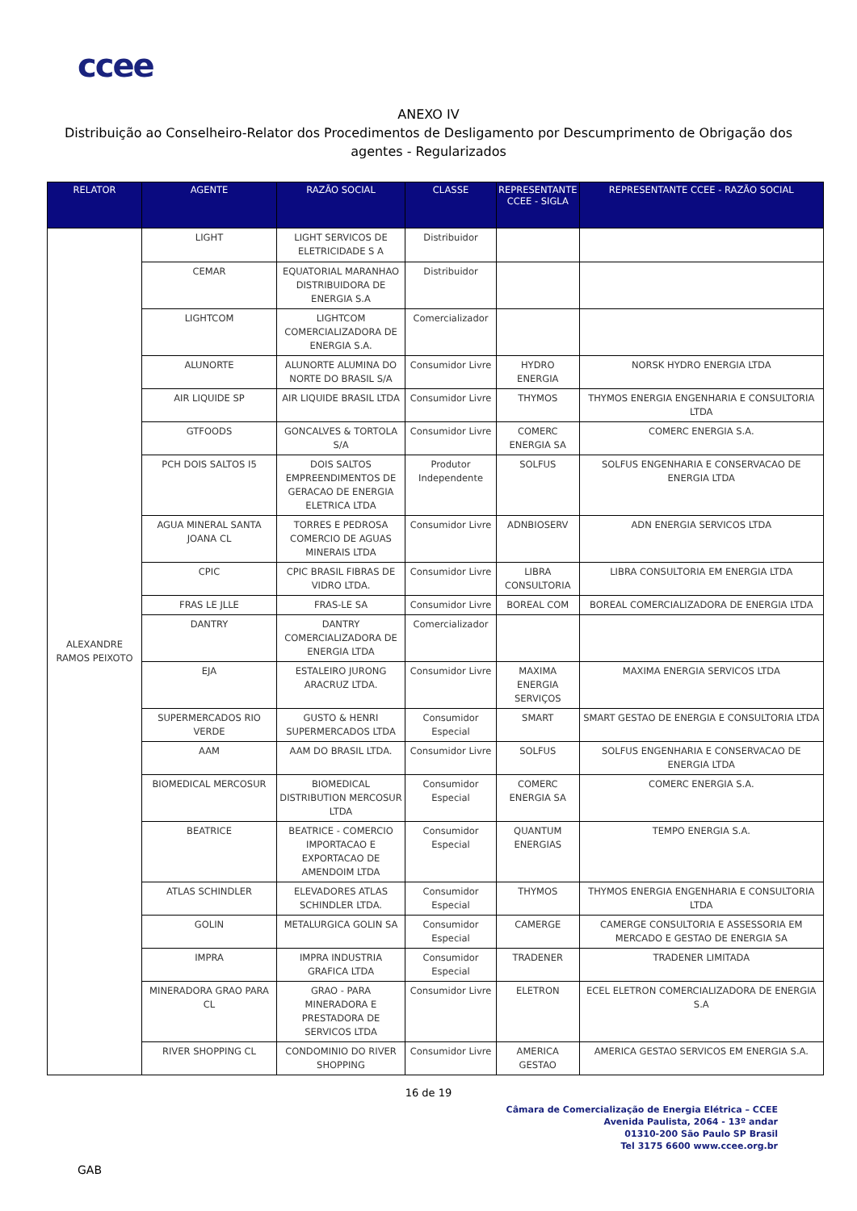ccee
ANEXO IV
Distribuição ao Conselheiro-Relator dos Procedimentos de Desligamento por Descumprimento de Obrigação dos agentes - Regularizados
| RELATOR | AGENTE | RAZÃO SOCIAL | CLASSE | REPRESENTANTE CCEE - SIGLA | REPRESENTANTE CCEE - RAZÃO SOCIAL |
| --- | --- | --- | --- | --- | --- |
| ALEXANDRE RAMOS PEIXOTO | LIGHT | LIGHT SERVICOS DE ELETRICIDADE S A | Distribuidor | | |
| | CEMAR | EQUATORIAL MARANHAO DISTRIBUIDORA DE ENERGIA S.A | Distribuidor | | |
| | LIGHTCOM | LIGHTCOM COMERCIALIZADORA DE ENERGIA S.A. | Comercializador | | |
| | ALUNORTE | ALUNORTE ALUMINA DO NORTE DO BRASIL S/A | Consumidor Livre | HYDRO ENERGIA | NORSK HYDRO ENERGIA LTDA |
| | AIR LIQUIDE SP | AIR LIQUIDE BRASIL LTDA | Consumidor Livre | THYMOS | THYMOS ENERGIA ENGENHARIA E CONSULTORIA LTDA |
| | GTFOODS | GONCALVES & TORTOLA S/A | Consumidor Livre | COMERC ENERGIA SA | COMERC ENERGIA S.A. |
| | PCH DOIS SALTOS I5 | DOIS SALTOS EMPREENDIMENTOS DE GERACAO DE ENERGIA ELETRICA LTDA | Produtor Independente | SOLFUS | SOLFUS ENGENHARIA E CONSERVACAO DE ENERGIA LTDA |
| | AGUA MINERAL SANTA JOANA CL | TORRES E PEDROSA COMERCIO DE AGUAS MINERAIS LTDA | Consumidor Livre | ADNBIOSERV | ADN ENERGIA SERVICOS LTDA |
| | CPIC | CPIC BRASIL FIBRAS DE VIDRO LTDA. | Consumidor Livre | LIBRA CONSULTORIA | LIBRA CONSULTORIA EM ENERGIA LTDA |
| | FRAS LE JLLE | FRAS-LE SA | Consumidor Livre | BOREAL COM | BOREAL COMERCIALIZADORA DE ENERGIA LTDA |
| | DANTRY | DANTRY COMERCIALIZADORA DE ENERGIA LTDA | Comercializador | | |
| | EJA | ESTALEIRO JURONG ARACRUZ LTDA. | Consumidor Livre | MAXIMA ENERGIA SERVIÇOS | MAXIMA ENERGIA SERVICOS LTDA |
| | SUPERMERCADOS RIO VERDE | GUSTO & HENRI SUPERMERCADOS LTDA | Consumidor Especial | SMART | SMART GESTAO DE ENERGIA E CONSULTORIA LTDA |
| | AAM | AAM DO BRASIL LTDA. | Consumidor Livre | SOLFUS | SOLFUS ENGENHARIA E CONSERVACAO DE ENERGIA LTDA |
| | BIOMEDICAL MERCOSUR | BIOMEDICAL DISTRIBUTION MERCOSUR LTDA | Consumidor Especial | COMERC ENERGIA SA | COMERC ENERGIA S.A. |
| | BEATRICE | BEATRICE - COMERCIO IMPORTACAO E EXPORTACAO DE AMENDOIM LTDA | Consumidor Especial | QUANTUM ENERGIAS | TEMPO ENERGIA S.A. |
| | ATLAS SCHINDLER | ELEVADORES ATLAS SCHINDLER LTDA. | Consumidor Especial | THYMOS | THYMOS ENERGIA ENGENHARIA E CONSULTORIA LTDA |
| | GOLIN | METALURGICA GOLIN SA | Consumidor Especial | CAMERGE | CAMERGE CONSULTORIA E ASSESSORIA EM MERCADO E GESTAO DE ENERGIA SA |
| | IMPRA | IMPRA INDUSTRIA GRAFICA LTDA | Consumidor Especial | TRADENER | TRADENER LIMITADA |
| | MINERADORA GRAO PARA CL | GRAO - PARA MINERADORA E PRESTADORA DE SERVICOS LTDA | Consumidor Livre | ELETRON | ECEL ELETRON COMERCIALIZADORA DE ENERGIA S.A |
| | RIVER SHOPPING CL | CONDOMINIO DO RIVER SHOPPING | Consumidor Livre | AMERICA GESTAO | AMERICA GESTAO SERVICOS EM ENERGIA S.A. |
16 de 19
Câmara de Comercialização de Energia Elétrica – CCEE
Avenida Paulista, 2064 - 13º andar
01310-200 São Paulo SP Brasil
Tel 3175 6600 www.ccee.org.br
GAB